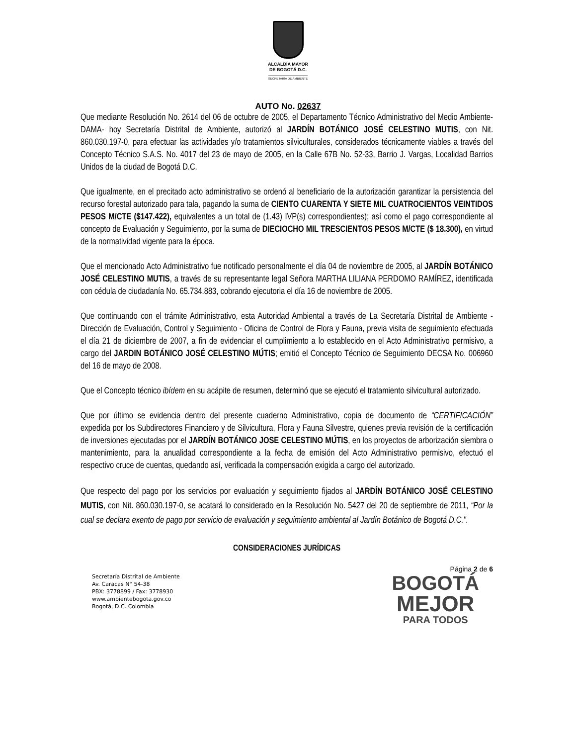ALCALDÍA MAYOR
DE BOGOTÁ D.C.
SECRETARÍA DE AMBIENTE
AUTO No. 02637
Que mediante Resolución No. 2614 del 06 de octubre de 2005, el Departamento Técnico Administrativo del Medio Ambiente-DAMA- hoy Secretaría Distrital de Ambiente, autorizó al JARDÍN BOTÁNICO JOSÉ CELESTINO MUTIS, con Nit. 860.030.197-0, para efectuar las actividades y/o tratamientos silviculturales, considerados técnicamente viables a través del Concepto Técnico S.A.S. No. 4017 del 23 de mayo de 2005, en la Calle 67B No. 52-33, Barrio J. Vargas, Localidad Barrios Unidos de la ciudad de Bogotá D.C.
Que igualmente, en el precitado acto administrativo se ordenó al beneficiario de la autorización garantizar la persistencia del recurso forestal autorizado para tala, pagando la suma de CIENTO CUARENTA Y SIETE MIL CUATROCIENTOS VEINTIDOS PESOS M/CTE ($147.422), equivalentes a un total de (1.43) IVP(s) correspondientes); así como el pago correspondiente al concepto de Evaluación y Seguimiento, por la suma de DIECIOCHO MIL TRESCIENTOS PESOS M/CTE ($ 18.300), en virtud de la normatividad vigente para la época.
Que el mencionado Acto Administrativo fue notificado personalmente el día 04 de noviembre de 2005, al JARDÍN BOTÁNICO JOSÉ CELESTINO MUTIS, a través de su representante legal Señora MARTHA LILIANA PERDOMO RAMÍREZ, identificada con cédula de ciudadanía No. 65.734.883, cobrando ejecutoria el día 16 de noviembre de 2005.
Que continuando con el trámite Administrativo, esta Autoridad Ambiental a través de La Secretaría Distrital de Ambiente - Dirección de Evaluación, Control y Seguimiento - Oficina de Control de Flora y Fauna, previa visita de seguimiento efectuada el día 21 de diciembre de 2007, a fin de evidenciar el cumplimiento a lo establecido en el Acto Administrativo permisivo, a cargo del JARDIN BOTÁNICO JOSÉ CELESTINO MÚTIS; emitió el Concepto Técnico de Seguimiento DECSA No. 006960 del 16 de mayo de 2008.
Que el Concepto técnico ibídem en su acápite de resumen, determinó que se ejecutó el tratamiento silvicultural autorizado.
Que por último se evidencia dentro del presente cuaderno Administrativo, copia de documento de “CERTIFICACIÓN” expedida por los Subdirectores Financiero y de Silvicultura, Flora y Fauna Silvestre, quienes previa revisión de la certificación de inversiones ejecutadas por el JARDÍN BOTÁNICO JOSE CELESTINO MÚTIS, en los proyectos de arborización siembra o mantenimiento, para la anualidad correspondiente a la fecha de emisión del Acto Administrativo permisivo, efectuó el respectivo cruce de cuentas, quedando así, verificada la compensación exigida a cargo del autorizado.
Que respecto del pago por los servicios por evaluación y seguimiento fijados al JARDÍN BOTÁNICO JOSÉ CELESTINO MUTIS, con Nit. 860.030.197-0, se acatará lo considerado en la Resolución No. 5427 del 20 de septiembre de 2011, “Por la cual se declara exento de pago por servicio de evaluación y seguimiento ambiental al Jardín Botánico de Bogotá D.C.".
CONSIDERACIONES JURÍDICAS
Página 2 de 6
Secretaría Distrital de Ambiente
Av. Caracas N° 54-38
PBX: 3778899 / Fax: 3778930
www.ambientebogota.gov.co
Bogotá, D.C. Colombia
BOGOTÁ
MEJOR
PARA TODOS